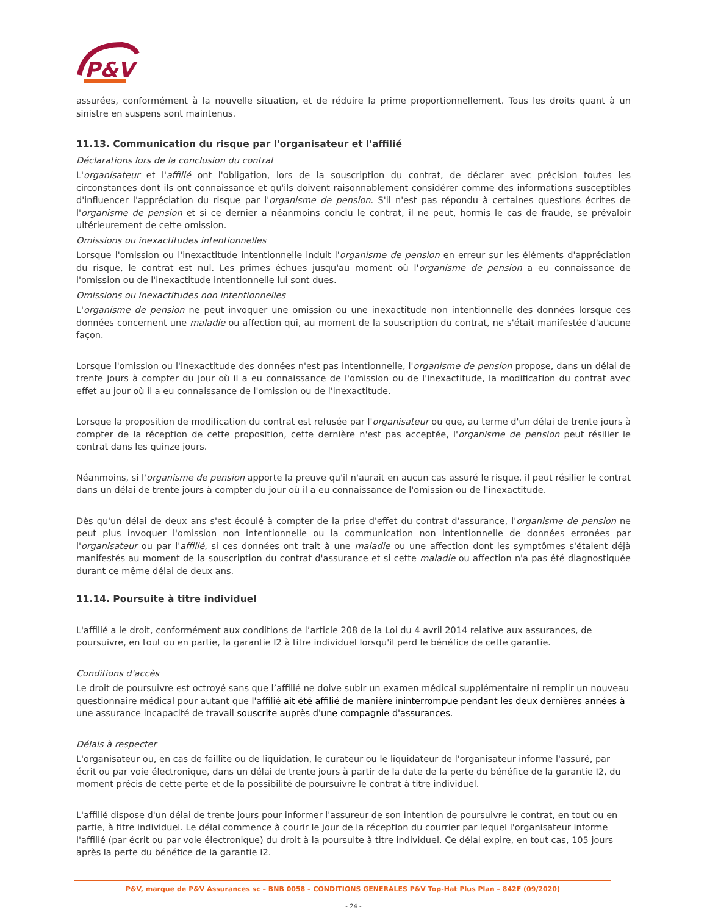P&V
assurées, conformément à la nouvelle situation, et de réduire la prime proportionnellement. Tous les droits quant à un sinistre en suspens sont maintenus.
11.13. Communication du risque par l'organisateur et l'affilié
Déclarations lors de la conclusion du contrat
L'organisateur et l'affilié ont l'obligation, lors de la souscription du contrat, de déclarer avec précision toutes les circonstances dont ils ont connaissance et qu'ils doivent raisonnablement considérer comme des informations susceptibles d'influencer l'appréciation du risque par l'organisme de pension. S'il n'est pas répondu à certaines questions écrites de l'organisme de pension et si ce dernier a néanmoins conclu le contrat, il ne peut, hormis le cas de fraude, se prévaloir ultérieurement de cette omission.
Omissions ou inexactitudes intentionnelles
Lorsque l'omission ou l'inexactitude intentionnelle induit l'organisme de pension en erreur sur les éléments d'appréciation du risque, le contrat est nul. Les primes échues jusqu'au moment où l'organisme de pension a eu connaissance de l'omission ou de l'inexactitude intentionnelle lui sont dues.
Omissions ou inexactitudes non intentionnelles
L'organisme de pension ne peut invoquer une omission ou une inexactitude non intentionnelle des données lorsque ces données concernent une maladie ou affection qui, au moment de la souscription du contrat, ne s'était manifestée d'aucune façon.
Lorsque l'omission ou l'inexactitude des données n'est pas intentionnelle, l'organisme de pension propose, dans un délai de trente jours à compter du jour où il a eu connaissance de l'omission ou de l'inexactitude, la modification du contrat avec effet au jour où il a eu connaissance de l'omission ou de l'inexactitude.
Lorsque la proposition de modification du contrat est refusée par l'organisateur ou que, au terme d'un délai de trente jours à compter de la réception de cette proposition, cette dernière n'est pas acceptée, l'organisme de pension peut résilier le contrat dans les quinze jours.
Néanmoins, si l'organisme de pension apporte la preuve qu'il n'aurait en aucun cas assuré le risque, il peut résilier le contrat dans un délai de trente jours à compter du jour où il a eu connaissance de l'omission ou de l'inexactitude.
Dès qu'un délai de deux ans s'est écoulé à compter de la prise d'effet du contrat d'assurance, l'organisme de pension ne peut plus invoquer l'omission non intentionnelle ou la communication non intentionnelle de données erronées par l'organisateur ou par l'affilié, si ces données ont trait à une maladie ou une affection dont les symptômes s'étaient déjà manifestés au moment de la souscription du contrat d'assurance et si cette maladie ou affection n'a pas été diagnostiquée durant ce même délai de deux ans.
11.14. Poursuite à titre individuel
L'affilié a le droit, conformément aux conditions de l’article 208 de la Loi du 4 avril 2014 relative aux assurances, de poursuivre, en tout ou en partie, la garantie I2 à titre individuel lorsqu'il perd le bénéfice de cette garantie.
Conditions d'accès
Le droit de poursuivre est octroyé sans que l’affilié ne doive subir un examen médical supplémentaire ni remplir un nouveau questionnaire médical pour autant que l'affilié ait été affilié de manière ininterrompue pendant les deux dernières années à une assurance incapacité de travail souscrite auprès d'une compagnie d'assurances.
Délais à respecter
L'organisateur ou, en cas de faillite ou de liquidation, le curateur ou le liquidateur de l'organisateur informe l'assuré, par écrit ou par voie électronique, dans un délai de trente jours à partir de la date de la perte du bénéfice de la garantie I2, du moment précis de cette perte et de la possibilité de poursuivre le contrat à titre individuel.
L'affilié dispose d'un délai de trente jours pour informer l'assureur de son intention de poursuivre le contrat, en tout ou en partie, à titre individuel. Le délai commence à courir le jour de la réception du courrier par lequel l'organisateur informe l'affilié (par écrit ou par voie électronique) du droit à la poursuite à titre individuel. Ce délai expire, en tout cas, 105 jours après la perte du bénéfice de la garantie I2.
P&V, marque de P&V Assurances sc – BNB 0058 – CONDITIONS GENERALES P&V Top-Hat Plus Plan – 842F (09/2020)
- 24 -